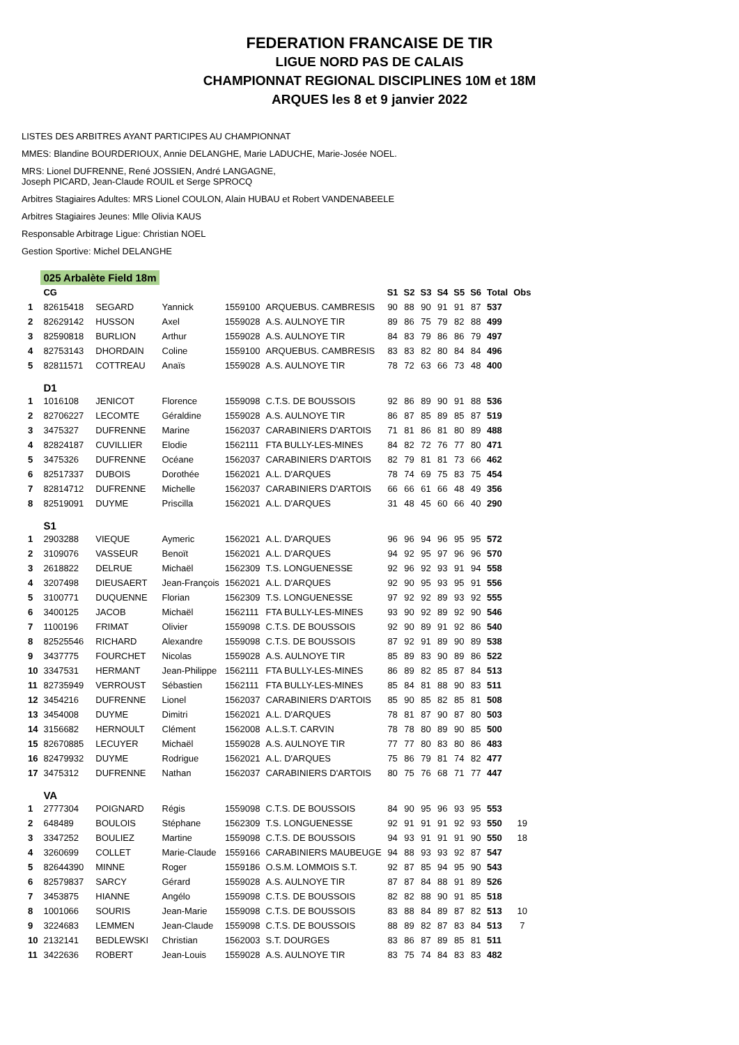FEDERATION FRANCAISE DE TIR
LIGUE NORD PAS DE CALAIS
CHAMPIONNAT REGIONAL DISCIPLINES 10M et 18M
ARQUES les 8 et 9 janvier 2022
LISTES DES ARBITRES AYANT PARTICIPES AU CHAMPIONNAT
MMES: Blandine BOURDERIOUX, Annie DELANGHE, Marie LADUCHE, Marie-Josée NOEL.
MRS: Lionel DUFRENNE, René JOSSIEN, André LANGAGNE,
Joseph PICARD, Jean-Claude ROUIL et Serge SPROCQ
Arbitres Stagiaires Adultes: MRS Lionel COULON, Alain HUBAU et Robert VANDENABEELE
Arbitres Stagiaires Jeunes: Mlle Olivia KAUS
Responsable Arbitrage Ligue: Christian NOEL
Gestion Sportive: Michel DELANGHE
| | 025 Arbalète Field 18m | | | | | | | | | | | | |
| | CG | | | | | S1 | S2 | S3 | S4 | S5 | S6 | Total | Obs |
| 1 | 82615418 | SEGARD | Yannick | 1559100 | ARQUEBUS. CAMBRESIS | 90 | 88 | 90 | 91 | 91 | 87 | 537 | |
| 2 | 82629142 | HUSSON | Axel | 1559028 | A.S. AULNOYE TIR | 89 | 86 | 75 | 79 | 82 | 88 | 499 | |
| 3 | 82590818 | BURLION | Arthur | 1559028 | A.S. AULNOYE TIR | 84 | 83 | 79 | 86 | 86 | 79 | 497 | |
| 4 | 82753143 | DHORDAIN | Coline | 1559100 | ARQUEBUS. CAMBRESIS | 83 | 83 | 82 | 80 | 84 | 84 | 496 | |
| 5 | 82811571 | COTTREAU | Anaïs | 1559028 | A.S. AULNOYE TIR | 78 | 72 | 63 | 66 | 73 | 48 | 400 | |
| | D1 | | | | | | | | | | | | |
| 1 | 1016108 | JENICOT | Florence | 1559098 | C.T.S. DE BOUSSOIS | 92 | 86 | 89 | 90 | 91 | 88 | 536 | |
| 2 | 82706227 | LECOMTE | Géraldine | 1559028 | A.S. AULNOYE TIR | 86 | 87 | 85 | 89 | 85 | 87 | 519 | |
| 3 | 3475327 | DUFRENNE | Marine | 1562037 | CARABINIERS D'ARTOIS | 71 | 81 | 86 | 81 | 80 | 89 | 488 | |
| 4 | 82824187 | CUVILLIER | Elodie | 1562111 | FTA BULLY-LES-MINES | 84 | 82 | 72 | 76 | 77 | 80 | 471 | |
| 5 | 3475326 | DUFRENNE | Océane | 1562037 | CARABINIERS D'ARTOIS | 82 | 79 | 81 | 81 | 73 | 66 | 462 | |
| 6 | 82517337 | DUBOIS | Dorothée | 1562021 | A.L. D'ARQUES | 78 | 74 | 69 | 75 | 83 | 75 | 454 | |
| 7 | 82814712 | DUFRENNE | Michelle | 1562037 | CARABINIERS D'ARTOIS | 66 | 66 | 61 | 66 | 48 | 49 | 356 | |
| 8 | 82519091 | DUYME | Priscilla | 1562021 | A.L. D'ARQUES | 31 | 48 | 45 | 60 | 66 | 40 | 290 | |
| | S1 | | | | | | | | | | | | |
| 1 | 2903288 | VIEQUE | Aymeric | 1562021 | A.L. D'ARQUES | 96 | 96 | 94 | 96 | 95 | 95 | 572 | |
| 2 | 3109076 | VASSEUR | Benoït | 1562021 | A.L. D'ARQUES | 94 | 92 | 95 | 97 | 96 | 96 | 570 | |
| 3 | 2618822 | DELRUE | Michaël | 1562309 | T.S. LONGUENESSE | 92 | 96 | 92 | 93 | 91 | 94 | 558 | |
| 4 | 3207498 | DIEUSAERT | Jean-François | 1562021 | A.L. D'ARQUES | 92 | 90 | 95 | 93 | 95 | 91 | 556 | |
| 5 | 3100771 | DUQUENNE | Florian | 1562309 | T.S. LONGUENESSE | 97 | 92 | 92 | 89 | 93 | 92 | 555 | |
| 6 | 3400125 | JACOB | Michaël | 1562111 | FTA BULLY-LES-MINES | 93 | 90 | 92 | 89 | 92 | 90 | 546 | |
| 7 | 1100196 | FRIMAT | Olivier | 1559098 | C.T.S. DE BOUSSOIS | 92 | 90 | 89 | 91 | 92 | 86 | 540 | |
| 8 | 82525546 | RICHARD | Alexandre | 1559098 | C.T.S. DE BOUSSOIS | 87 | 92 | 91 | 89 | 90 | 89 | 538 | |
| 9 | 3437775 | FOURCHET | Nicolas | 1559028 | A.S. AULNOYE TIR | 85 | 89 | 83 | 90 | 89 | 86 | 522 | |
| 10 | 3347531 | HERMANT | Jean-Philippe | 1562111 | FTA BULLY-LES-MINES | 86 | 89 | 82 | 85 | 87 | 84 | 513 | |
| 11 | 82735949 | VERROUST | Sébastien | 1562111 | FTA BULLY-LES-MINES | 85 | 84 | 81 | 88 | 90 | 83 | 511 | |
| 12 | 3454216 | DUFRENNE | Lionel | 1562037 | CARABINIERS D'ARTOIS | 85 | 90 | 85 | 82 | 85 | 81 | 508 | |
| 13 | 3454008 | DUYME | Dimitri | 1562021 | A.L. D'ARQUES | 78 | 81 | 87 | 90 | 87 | 80 | 503 | |
| 14 | 3156682 | HERNOULT | Clément | 1562008 | A.L.S.T. CARVIN | 78 | 78 | 80 | 89 | 90 | 85 | 500 | |
| 15 | 82670885 | LECUYER | Michaël | 1559028 | A.S. AULNOYE TIR | 77 | 77 | 80 | 83 | 80 | 86 | 483 | |
| 16 | 82479932 | DUYME | Rodrigue | 1562021 | A.L. D'ARQUES | 75 | 86 | 79 | 81 | 74 | 82 | 477 | |
| 17 | 3475312 | DUFRENNE | Nathan | 1562037 | CARABINIERS D'ARTOIS | 80 | 75 | 76 | 68 | 71 | 77 | 447 | |
| | VA | | | | | | | | | | | | |
| 1 | 2777304 | POIGNARD | Régis | 1559098 | C.T.S. DE BOUSSOIS | 84 | 90 | 95 | 96 | 93 | 95 | 553 | |
| 2 | 648489 | BOULOIS | Stéphane | 1562309 | T.S. LONGUENESSE | 92 | 91 | 91 | 91 | 92 | 93 | 550 | 19 |
| 3 | 3347252 | BOULIEZ | Martine | 1559098 | C.T.S. DE BOUSSOIS | 94 | 93 | 91 | 91 | 91 | 90 | 550 | 18 |
| 4 | 3260699 | COLLET | Marie-Claude | 1559166 | CARABINIERS MAUBEUGE | 94 | 88 | 93 | 93 | 92 | 87 | 547 | |
| 5 | 82644390 | MINNE | Roger | 1559186 | O.S.M. LOMMOIS S.T. | 92 | 87 | 85 | 94 | 95 | 90 | 543 | |
| 6 | 82579837 | SARCY | Gérard | 1559028 | A.S. AULNOYE TIR | 87 | 87 | 84 | 88 | 91 | 89 | 526 | |
| 7 | 3453875 | HIANNE | Angélo | 1559098 | C.T.S. DE BOUSSOIS | 82 | 82 | 88 | 90 | 91 | 85 | 518 | |
| 8 | 1001066 | SOURIS | Jean-Marie | 1559098 | C.T.S. DE BOUSSOIS | 83 | 88 | 84 | 89 | 87 | 82 | 513 | 10 |
| 9 | 3224683 | LEMMEN | Jean-Claude | 1559098 | C.T.S. DE BOUSSOIS | 88 | 89 | 82 | 87 | 83 | 84 | 513 | 7 |
| 10 | 2132141 | BEDLEWSKI | Christian | 1562003 | S.T. DOURGES | 83 | 86 | 87 | 89 | 85 | 81 | 511 | |
| 11 | 3422636 | ROBERT | Jean-Louis | 1559028 | A.S. AULNOYE TIR | 83 | 75 | 74 | 84 | 83 | 83 | 482 | |